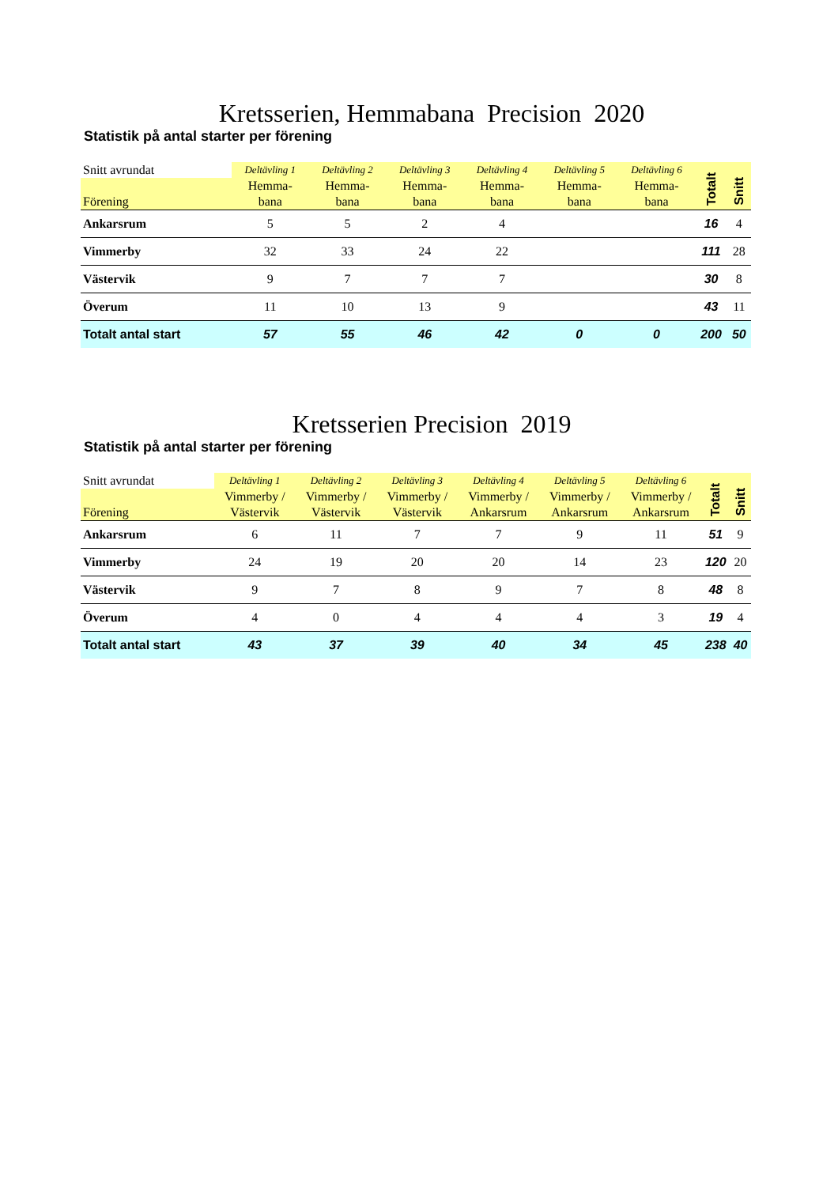Kretsserien, Hemmabana Precision 2020
Statistik på antal starter per förening
| Snitt avrundat Förening | Deltävling 1 Hemma- bana | Deltävling 2 Hemma- bana | Deltävling 3 Hemma- bana | Deltävling 4 Hemma- bana | Deltävling 5 Hemma- bana | Deltävling 6 Hemma- bana | Totalt | Snitt |
| --- | --- | --- | --- | --- | --- | --- | --- | --- |
| Ankarsrum | 5 | 5 | 2 | 4 | | | 16 | 4 |
| Vimmerby | 32 | 33 | 24 | 22 | | | 111 | 28 |
| Västervik | 9 | 7 | 7 | 7 | | | 30 | 8 |
| Överum | 11 | 10 | 13 | 9 | | | 43 | 11 |
| Totalt antal start | 57 | 55 | 46 | 42 | 0 | 0 | 200 | 50 |
Kretsserien Precision 2019
Statistik på antal starter per förening
| Snitt avrundat Förening | Deltävling 1 Vimmerby / Västervik | Deltävling 2 Vimmerby / Västervik | Deltävling 3 Vimmerby / Västervik | Deltävling 4 Vimmerby / Ankarsrum | Deltävling 5 Vimmerby / Ankarsrum | Deltävling 6 Vimmerby / Ankarsrum | Totalt | Snitt |
| --- | --- | --- | --- | --- | --- | --- | --- | --- |
| Ankarsrum | 6 | 11 | 7 | 7 | 9 | 11 | 51 | 9 |
| Vimmerby | 24 | 19 | 20 | 20 | 14 | 23 | 120 | 20 |
| Västervik | 9 | 7 | 8 | 9 | 7 | 8 | 48 | 8 |
| Överum | 4 | 0 | 4 | 4 | 4 | 3 | 19 | 4 |
| Totalt antal start | 43 | 37 | 39 | 40 | 34 | 45 | 238 | 40 |